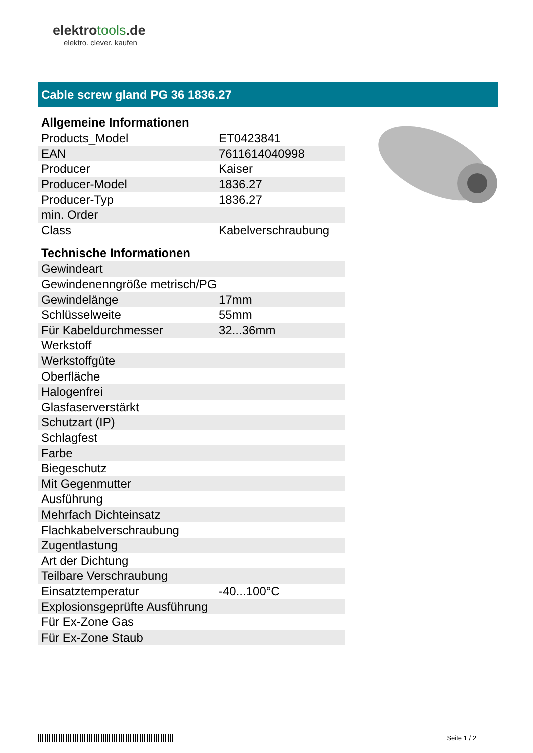elektrotools.de
elektro. clever. kaufen
Cable screw gland PG 36 1836.27
Allgemeine Informationen
| Products_Model | ET0423841 |
| EAN | 7611614040998 |
| Producer | Kaiser |
| Producer-Model | 1836.27 |
| Producer-Typ | 1836.27 |
| min. Order | |
| Class | Kabelverschraubung |
Technische Informationen
| Gewindeart | |
| Gewindenenngröße metrisch/PG | |
| Gewindelänge | 17mm |
| Schlüsselweite | 55mm |
| Für Kabeldurchmesser | 32...36mm |
| Werkstoff | |
| Werkstoffgüte | |
| Oberfläche | |
| Halogenfrei | |
| Glasfaserverstärkt | |
| Schutzart (IP) | |
| Schlagfest | |
| Farbe | |
| Biegeschutz | |
| Mit Gegenmutter | |
| Ausführung | |
| Mehrfach Dichteinsatz | |
| Flachkabelverschraubung | |
| Zugentlastung | |
| Art der Dichtung | |
| Teilbare Verschraubung | |
| Einsatztemperatur | -40...100°C |
| Explosionsgeprüfte Ausführung | |
| Für Ex-Zone Gas | |
| Für Ex-Zone Staub | |
Seite 1 / 2